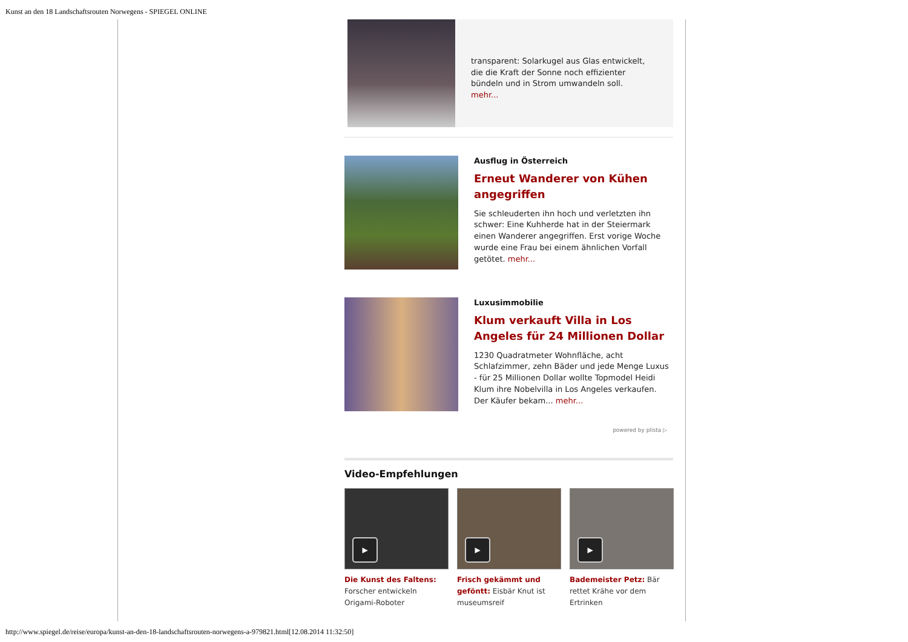Kunst an den 18 Landschaftsrouten Norwegens - SPIEGEL ONLINE
transparent: Solarkugel aus Glas entwickelt, die die Kraft der Sonne noch effizienter bündeln und in Strom umwandeln soll. mehr...
Ausflug in Österreich
Erneut Wanderer von Kühen angegriffen
Sie schleuderten ihn hoch und verletzten ihn schwer: Eine Kuhherde hat in der Steiermark einen Wanderer angegriffen. Erst vorige Woche wurde eine Frau bei einem ähnlichen Vorfall getötet. mehr...
Luxusimmobilie
Klum verkauft Villa in Los Angeles für 24 Millionen Dollar
1230 Quadratmeter Wohnfläche, acht Schlafzimmer, zehn Bäder und jede Menge Luxus - für 25 Millionen Dollar wollte Topmodel Heidi Klum ihre Nobelvilla in Los Angeles verkaufen. Der Käufer bekam... mehr...
powered by plista ▷
Video-Empfehlungen
▶
Die Kunst des Faltens: Forscher entwickeln Origami-Roboter
▶
Frisch gekämmt und geföntt: Eisbär Knut ist museumsreif
▶
Bademeister Petz: Bär rettet Krähe vor dem Ertrinken
http://www.spiegel.de/reise/europa/kunst-an-den-18-landschaftsrouten-norwegens-a-979821.html[12.08.2014 11:32:50]